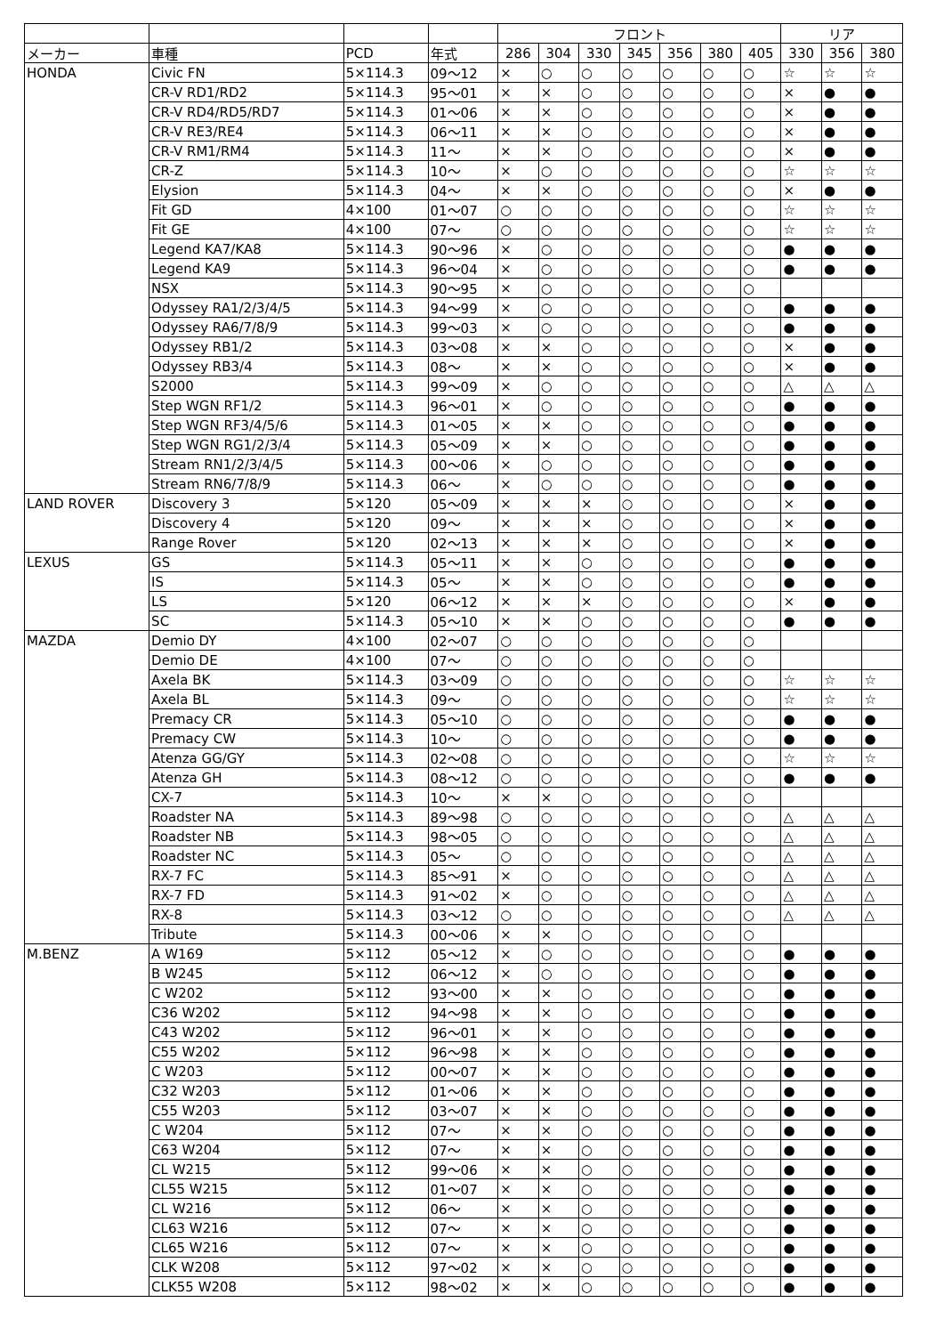| | | | | フロント | | | | | | | リア | | |
| --- | --- | --- | --- | --- | --- | --- | --- | --- | --- | --- | --- | --- | --- |
| メーカー | 車種 | PCD | 年式 | 286 | 304 | 330 | 345 | 356 | 380 | 405 | 330 | 356 | 380 |
| HONDA | Civic FN | 5×114.3 | 09～12 | × | ○ | ○ | ○ | ○ | ○ | ○ | ☆ | ☆ | ☆ |
| | CR-V RD1/RD2 | 5×114.3 | 95～01 | × | × | ○ | ○ | ○ | ○ | ○ | × | ● | ● |
| | CR-V RD4/RD5/RD7 | 5×114.3 | 01～06 | × | × | ○ | ○ | ○ | ○ | ○ | × | ● | ● |
| | CR-V RE3/RE4 | 5×114.3 | 06～11 | × | × | ○ | ○ | ○ | ○ | ○ | × | ● | ● |
| | CR-V RM1/RM4 | 5×114.3 | 11～ | × | × | ○ | ○ | ○ | ○ | ○ | × | ● | ● |
| | CR-Z | 5×114.3 | 10～ | × | ○ | ○ | ○ | ○ | ○ | ○ | ☆ | ☆ | ☆ |
| | Elysion | 5×114.3 | 04～ | × | × | ○ | ○ | ○ | ○ | ○ | × | ● | ● |
| | Fit GD | 4×100 | 01～07 | ○ | ○ | ○ | ○ | ○ | ○ | ○ | ☆ | ☆ | ☆ |
| | Fit GE | 4×100 | 07～ | ○ | ○ | ○ | ○ | ○ | ○ | ○ | ☆ | ☆ | ☆ |
| | Legend KA7/KA8 | 5×114.3 | 90～96 | × | ○ | ○ | ○ | ○ | ○ | ○ | ● | ● | ● |
| | Legend KA9 | 5×114.3 | 96～04 | × | ○ | ○ | ○ | ○ | ○ | ○ | ● | ● | ● |
| | NSX | 5×114.3 | 90～95 | × | ○ | ○ | ○ | ○ | ○ | ○ | | | |
| | Odyssey RA1/2/3/4/5 | 5×114.3 | 94～99 | × | ○ | ○ | ○ | ○ | ○ | ○ | ● | ● | ● |
| | Odyssey RA6/7/8/9 | 5×114.3 | 99～03 | × | ○ | ○ | ○ | ○ | ○ | ○ | ● | ● | ● |
| | Odyssey RB1/2 | 5×114.3 | 03～08 | × | × | ○ | ○ | ○ | ○ | ○ | × | ● | ● |
| | Odyssey RB3/4 | 5×114.3 | 08～ | × | × | ○ | ○ | ○ | ○ | ○ | × | ● | ● |
| | S2000 | 5×114.3 | 99～09 | × | ○ | ○ | ○ | ○ | ○ | ○ | △ | △ | △ |
| | Step WGN RF1/2 | 5×114.3 | 96～01 | × | ○ | ○ | ○ | ○ | ○ | ○ | ● | ● | ● |
| | Step WGN RF3/4/5/6 | 5×114.3 | 01～05 | × | × | ○ | ○ | ○ | ○ | ○ | ● | ● | ● |
| | Step WGN RG1/2/3/4 | 5×114.3 | 05～09 | × | × | ○ | ○ | ○ | ○ | ○ | ● | ● | ● |
| | Stream RN1/2/3/4/5 | 5×114.3 | 00～06 | × | ○ | ○ | ○ | ○ | ○ | ○ | ● | ● | ● |
| | Stream RN6/7/8/9 | 5×114.3 | 06～ | × | ○ | ○ | ○ | ○ | ○ | ○ | ● | ● | ● |
| LAND ROVER | Discovery 3 | 5×120 | 05～09 | × | × | × | ○ | ○ | ○ | ○ | × | ● | ● |
| | Discovery 4 | 5×120 | 09～ | × | × | × | ○ | ○ | ○ | ○ | × | ● | ● |
| | Range Rover | 5×120 | 02～13 | × | × | × | ○ | ○ | ○ | ○ | × | ● | ● |
| LEXUS | GS | 5×114.3 | 05～11 | × | × | ○ | ○ | ○ | ○ | ○ | ● | ● | ● |
| | IS | 5×114.3 | 05～ | × | × | ○ | ○ | ○ | ○ | ○ | ● | ● | ● |
| | LS | 5×120 | 06～12 | × | × | × | ○ | ○ | ○ | ○ | × | ● | ● |
| | SC | 5×114.3 | 05～10 | × | × | ○ | ○ | ○ | ○ | ○ | ● | ● | ● |
| MAZDA | Demio DY | 4×100 | 02～07 | ○ | ○ | ○ | ○ | ○ | ○ | ○ | | | |
| | Demio DE | 4×100 | 07～ | ○ | ○ | ○ | ○ | ○ | ○ | ○ | | | |
| | Axela BK | 5×114.3 | 03～09 | ○ | ○ | ○ | ○ | ○ | ○ | ○ | ☆ | ☆ | ☆ |
| | Axela BL | 5×114.3 | 09～ | ○ | ○ | ○ | ○ | ○ | ○ | ○ | ☆ | ☆ | ☆ |
| | Premacy CR | 5×114.3 | 05～10 | ○ | ○ | ○ | ○ | ○ | ○ | ○ | ● | ● | ● |
| | Premacy CW | 5×114.3 | 10～ | ○ | ○ | ○ | ○ | ○ | ○ | ○ | ● | ● | ● |
| | Atenza GG/GY | 5×114.3 | 02～08 | ○ | ○ | ○ | ○ | ○ | ○ | ○ | ☆ | ☆ | ☆ |
| | Atenza GH | 5×114.3 | 08～12 | ○ | ○ | ○ | ○ | ○ | ○ | ○ | ● | ● | ● |
| | CX-7 | 5×114.3 | 10～ | × | × | ○ | ○ | ○ | ○ | ○ | | | |
| | Roadster NA | 5×114.3 | 89～98 | ○ | ○ | ○ | ○ | ○ | ○ | ○ | △ | △ | △ |
| | Roadster NB | 5×114.3 | 98～05 | ○ | ○ | ○ | ○ | ○ | ○ | ○ | △ | △ | △ |
| | Roadster NC | 5×114.3 | 05～ | ○ | ○ | ○ | ○ | ○ | ○ | ○ | △ | △ | △ |
| | RX-7 FC | 5×114.3 | 85～91 | × | ○ | ○ | ○ | ○ | ○ | ○ | △ | △ | △ |
| | RX-7 FD | 5×114.3 | 91～02 | × | ○ | ○ | ○ | ○ | ○ | ○ | △ | △ | △ |
| | RX-8 | 5×114.3 | 03～12 | ○ | ○ | ○ | ○ | ○ | ○ | ○ | △ | △ | △ |
| | Tribute | 5×114.3 | 00～06 | × | × | ○ | ○ | ○ | ○ | ○ | | | |
| M.BENZ | A W169 | 5×112 | 05～12 | × | ○ | ○ | ○ | ○ | ○ | ○ | ● | ● | ● |
| | B W245 | 5×112 | 06～12 | × | ○ | ○ | ○ | ○ | ○ | ○ | ● | ● | ● |
| | C W202 | 5×112 | 93～00 | × | × | ○ | ○ | ○ | ○ | ○ | ● | ● | ● |
| | C36 W202 | 5×112 | 94～98 | × | × | ○ | ○ | ○ | ○ | ○ | ● | ● | ● |
| | C43 W202 | 5×112 | 96～01 | × | × | ○ | ○ | ○ | ○ | ○ | ● | ● | ● |
| | C55 W202 | 5×112 | 96～98 | × | × | ○ | ○ | ○ | ○ | ○ | ● | ● | ● |
| | C W203 | 5×112 | 00～07 | × | × | ○ | ○ | ○ | ○ | ○ | ● | ● | ● |
| | C32 W203 | 5×112 | 01～06 | × | × | ○ | ○ | ○ | ○ | ○ | ● | ● | ● |
| | C55 W203 | 5×112 | 03～07 | × | × | ○ | ○ | ○ | ○ | ○ | ● | ● | ● |
| | C W204 | 5×112 | 07～ | × | × | ○ | ○ | ○ | ○ | ○ | ● | ● | ● |
| | C63 W204 | 5×112 | 07～ | × | × | ○ | ○ | ○ | ○ | ○ | ● | ● | ● |
| | CL W215 | 5×112 | 99～06 | × | × | ○ | ○ | ○ | ○ | ○ | ● | ● | ● |
| | CL55 W215 | 5×112 | 01～07 | × | × | ○ | ○ | ○ | ○ | ○ | ● | ● | ● |
| | CL W216 | 5×112 | 06～ | × | × | ○ | ○ | ○ | ○ | ○ | ● | ● | ● |
| | CL63 W216 | 5×112 | 07～ | × | × | ○ | ○ | ○ | ○ | ○ | ● | ● | ● |
| | CL65 W216 | 5×112 | 07～ | × | × | ○ | ○ | ○ | ○ | ○ | ● | ● | ● |
| | CLK W208 | 5×112 | 97～02 | × | × | ○ | ○ | ○ | ○ | ○ | ● | ● | ● |
| | CLK55 W208 | 5×112 | 98～02 | × | × | ○ | ○ | ○ | ○ | ○ | ● | ● | ● |